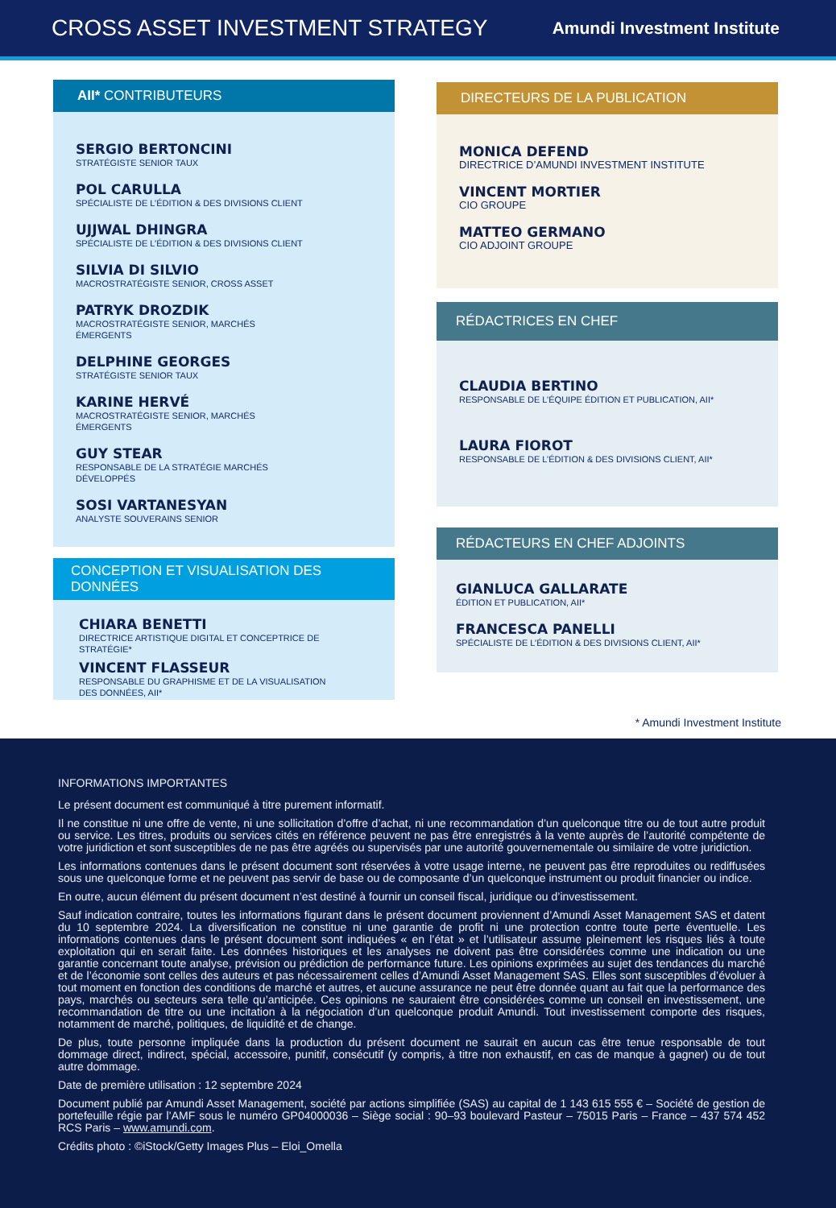CROSS ASSET INVESTMENT STRATEGY
Amundi Investment Institute
AII* CONTRIBUTEURS
SERGIO BERTONCINI
STRATÉGISTE SENIOR TAUX
POL CARULLA
SPÉCIALISTE DE L’ÉDITION & DES DIVISIONS CLIENT
UJJWAL DHINGRA
SPÉCIALISTE DE L’ÉDITION & DES DIVISIONS CLIENT
SILVIA DI SILVIO
MACROSTRATÉGISTE SENIOR, CROSS ASSET
PATRYK DROZDIK
MACROSTRATÉGISTE SENIOR, MARCHÉS
ÉMERGENTS
DELPHINE GEORGES
STRATÉGISTE SENIOR TAUX
KARINE HERVÉ
MACROSTRATÉGISTE SENIOR, MARCHÉS
ÉMERGENTS
GUY STEAR
RESPONSABLE DE LA STRATÉGIE MARCHÉS
DÉVELOPPÉS
SOSI VARTANESYAN
ANALYSTE SOUVERAINS SENIOR
CONCEPTION ET VISUALISATION DES DONNÉES
CHIARA BENETTI
DIRECTRICE ARTISTIQUE DIGITAL ET CONCEPTRICE DE
STRATÉGIE*
VINCENT FLASSEUR
RESPONSABLE DU GRAPHISME ET DE LA VISUALISATION
DES DONNÉES, AII*
DIRECTEURS DE LA PUBLICATION
MONICA DEFEND
DIRECTRICE D’AMUNDI INVESTMENT INSTITUTE
VINCENT MORTIER
CIO GROUPE
MATTEO GERMANO
CIO ADJOINT GROUPE
RÉDACTRICES EN CHEF
CLAUDIA BERTINO
RESPONSABLE DE L’ÉQUIPE ÉDITION ET PUBLICATION, AII*
LAURA FIOROT
RESPONSABLE DE L’ÉDITION & DES DIVISIONS CLIENT, AII*
RÉDACTEURS EN CHEF ADJOINTS
GIANLUCA GALLARATE
ÉDITION ET PUBLICATION, AII*
FRANCESCA PANELLI
SPÉCIALISTE DE L’ÉDITION & DES DIVISIONS CLIENT, AII*
* Amundi Investment Institute
INFORMATIONS IMPORTANTES
Le présent document est communiqué à titre purement informatif.
Il ne constitue ni une offre de vente, ni une sollicitation d’offre d’achat, ni une recommandation d’un quelconque titre ou de tout autre produit ou service. Les titres, produits ou services cités en référence peuvent ne pas être enregistrés à la vente auprès de l’autorité compétente de votre juridiction et sont susceptibles de ne pas être agréés ou supervisés par une autorité gouvernementale ou similaire de votre juridiction.
Les informations contenues dans le présent document sont réservées à votre usage interne, ne peuvent pas être reproduites ou rediffusées sous une quelconque forme et ne peuvent pas servir de base ou de composante d’un quelconque instrument ou produit financier ou indice.
En outre, aucun élément du présent document n’est destiné à fournir un conseil fiscal, juridique ou d’investissement.
Sauf indication contraire, toutes les informations figurant dans le présent document proviennent d’Amundi Asset Management SAS et datent du 10 septembre 2024. La diversification ne constitue ni une garantie de profit ni une protection contre toute perte éventuelle. Les informations contenues dans le présent document sont indiquées « en l’état » et l’utilisateur assume pleinement les risques liés à toute exploitation qui en serait faite. Les données historiques et les analyses ne doivent pas être considérées comme une indication ou une garantie concernant toute analyse, prévision ou prédiction de performance future. Les opinions exprimées au sujet des tendances du marché et de l’économie sont celles des auteurs et pas nécessairement celles d’Amundi Asset Management SAS. Elles sont susceptibles d’évoluer à tout moment en fonction des conditions de marché et autres, et aucune assurance ne peut être donnée quant au fait que la performance des pays, marchés ou secteurs sera telle qu’anticipée. Ces opinions ne sauraient être considérées comme un conseil en investissement, une recommandation de titre ou une incitation à la négociation d’un quelconque produit Amundi. Tout investissement comporte des risques, notamment de marché, politiques, de liquidité et de change.
De plus, toute personne impliquée dans la production du présent document ne saurait en aucun cas être tenue responsable de tout dommage direct, indirect, spécial, accessoire, punitif, consécutif (y compris, à titre non exhaustif, en cas de manque à gagner) ou de tout autre dommage.
Date de première utilisation : 12 septembre 2024
Document publié par Amundi Asset Management, société par actions simplifiée (SAS) au capital de 1 143 615 555 € – Société de gestion de portefeuille régie par l’AMF sous le numéro GP04000036 – Siège social : 90–93 boulevard Pasteur – 75015 Paris – France – 437 574 452 RCS Paris – www.amundi.com.
Crédits photo : ©iStock/Getty Images Plus – Eloi_Omella